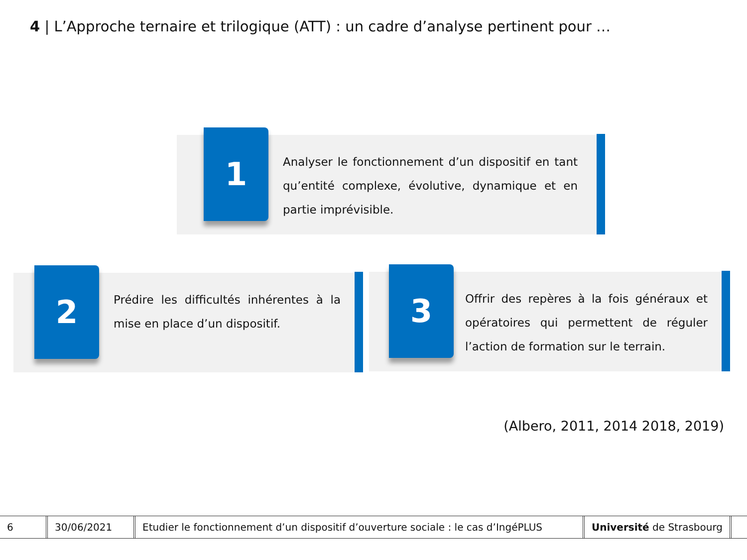4 | L’Approche ternaire et trilogique (ATT) : un cadre d’analyse pertinent pour …
1
Analyser le fonctionnement d’un dispositif en tant qu’entité complexe, évolutive, dynamique et en partie imprévisible.
2
Prédire les difficultés inhérentes à la mise en place d’un dispositif.
3
Offrir des repères à la fois généraux et opératoires qui permettent de réguler l’action de formation sur le terrain.
(Albero, 2011, 2014 2018, 2019)
6 30/06/2021
Etudier le fonctionnement d’un dispositif d’ouverture sociale : le cas d’IngéPLUS
Université de Strasbourg